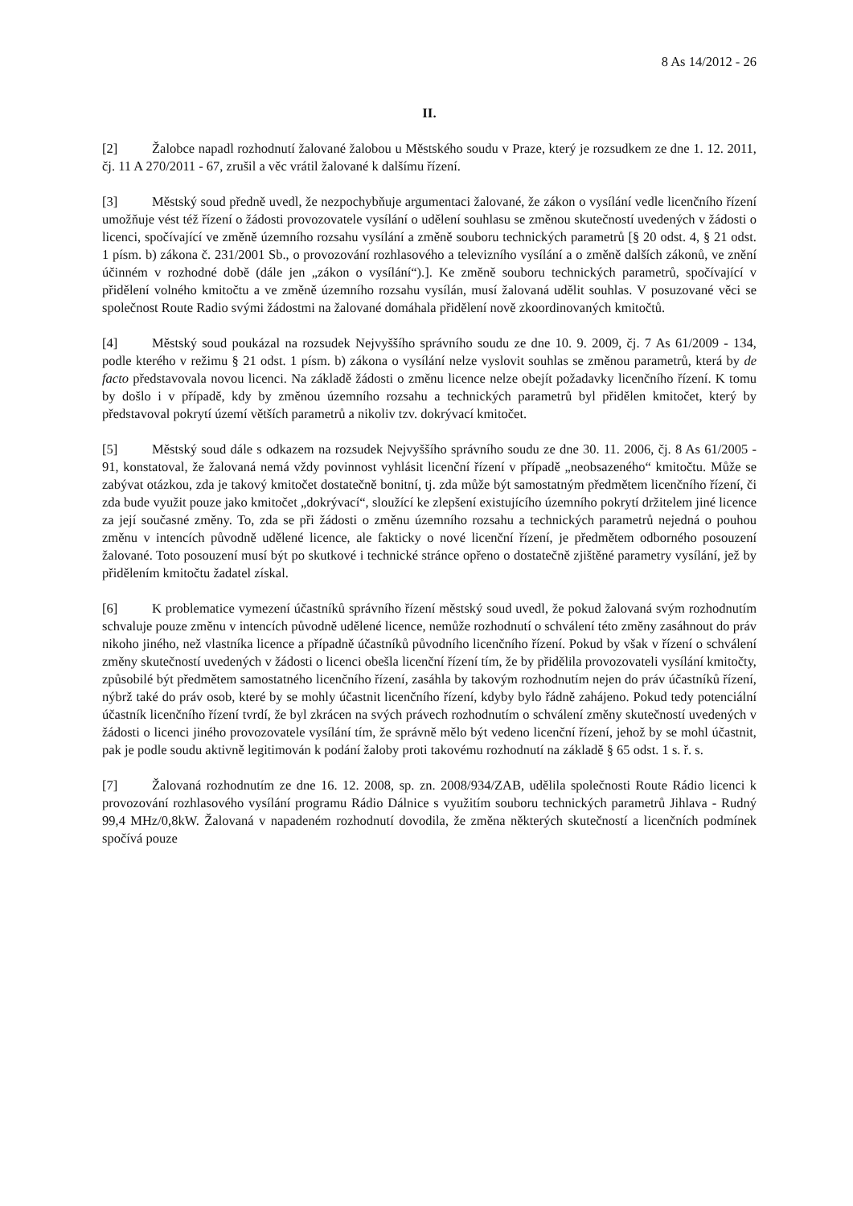8 As 14/2012 - 26
II.
[2] Žalobce napadl rozhodnutí žalované žalobou u Městského soudu v Praze, který je rozsudkem ze dne 1. 12. 2011, čj. 11 A 270/2011 - 67, zrušil a věc vrátil žalované k dalšímu řízení.
[3] Městský soud předně uvedl, že nezpochybňuje argumentaci žalované, že zákon o vysílání vedle licenčního řízení umožňuje vést též řízení o žádosti provozovatele vysílání o udělení souhlasu se změnou skutečností uvedených v žádosti o licenci, spočívající ve změně územního rozsahu vysílání a změně souboru technických parametrů [§ 20 odst. 4, § 21 odst. 1 písm. b) zákona č. 231/2001 Sb., o provozování rozhlasového a televizního vysílání a o změně dalších zákonů, ve znění účinném v rozhodné době (dále jen „zákon o vysílání“).]. Ke změně souboru technických parametrů, spočívající v přidělení volného kmitočtu a ve změně územního rozsahu vysílán, musí žalovaná udělit souhlas. V posuzované věci se společnost Route Radio svými žádostmi na žalované domáhala přidělení nově zkoordinovaných kmitočtů.
[4] Městský soud poukázal na rozsudek Nejvyššího správního soudu ze dne 10. 9. 2009, čj. 7 As 61/2009 - 134, podle kterého v režimu § 21 odst. 1 písm. b) zákona o vysílání nelze vyslovit souhlas se změnou parametrů, která by de facto představovala novou licenci. Na základě žádosti o změnu licence nelze obejít požadavky licenčního řízení. K tomu by došlo i v případě, kdy by změnou územního rozsahu a technických parametrů byl přidělen kmitočet, který by představoval pokrytí území větších parametrů a nikoliv tzv. dokrývací kmitočet.
[5] Městský soud dále s odkazem na rozsudek Nejvyššího správního soudu ze dne 30. 11. 2006, čj. 8 As 61/2005 - 91, konstatoval, že žalovaná nemá vždy povinnost vyhlásit licenční řízení v případě „neobsazeného“ kmitočtu. Může se zabývat otázkou, zda je takový kmitočet dostatečně bonitní, tj. zda může být samostatným předmětem licenčního řízení, či zda bude využit pouze jako kmitočet „dokrývací“, sloužící ke zlepšení existujícího územního pokrytí držitelem jiné licence za její současné změny. To, zda se při žádosti o změnu územního rozsahu a technických parametrů nejedná o pouhou změnu v intencích původně udělené licence, ale fakticky o nové licenční řízení, je předmětem odborného posouzení žalované. Toto posouzení musí být po skutkové i technické stránce opřeno o dostatečně zjištěné parametry vysílání, jež by přidělením kmitočtu žadatel získal.
[6] K problematice vymezení účastníků správního řízení městský soud uvedl, že pokud žalovaná svým rozhodnutím schvaluje pouze změnu v intencích původně udělené licence, nemůže rozhodnutí o schválení této změny zasáhnout do práv nikoho jiného, než vlastníka licence a případně účastníků původního licenčního řízení. Pokud by však v řízení o schválení změny skutečností uvedených v žádosti o licenci obešla licenční řízení tím, že by přidělila provozovateli vysílání kmitočty, způsobilé být předmětem samostatného licenčního řízení, zasáhla by takovým rozhodnutím nejen do práv účastníků řízení, nýbrž také do práv osob, které by se mohly účastnit licenčního řízení, kdyby bylo řádně zahájeno. Pokud tedy potenciální účastník licenčního řízení tvrdí, že byl zkrácen na svých právech rozhodnutím o schválení změny skutečností uvedených v žádosti o licenci jiného provozovatele vysílání tím, že správně mělo být vedeno licenční řízení, jehož by se mohl účastnit, pak je podle soudu aktivně legitimován k podání žaloby proti takovému rozhodnutí na základě § 65 odst. 1 s. ř. s.
[7] Žalovaná rozhodnutím ze dne 16. 12. 2008, sp. zn. 2008/934/ZAB, udělila společnosti Route Rádio licenci k provozování rozhlasového vysílání programu Rádio Dálnice s využitím souboru technických parametrů Jihlava - Rudný 99,4 MHz/0,8kW. Žalovaná v napadeném rozhodnutí dovodila, že změna některých skutečností a licenčních podmínek spočívá pouze